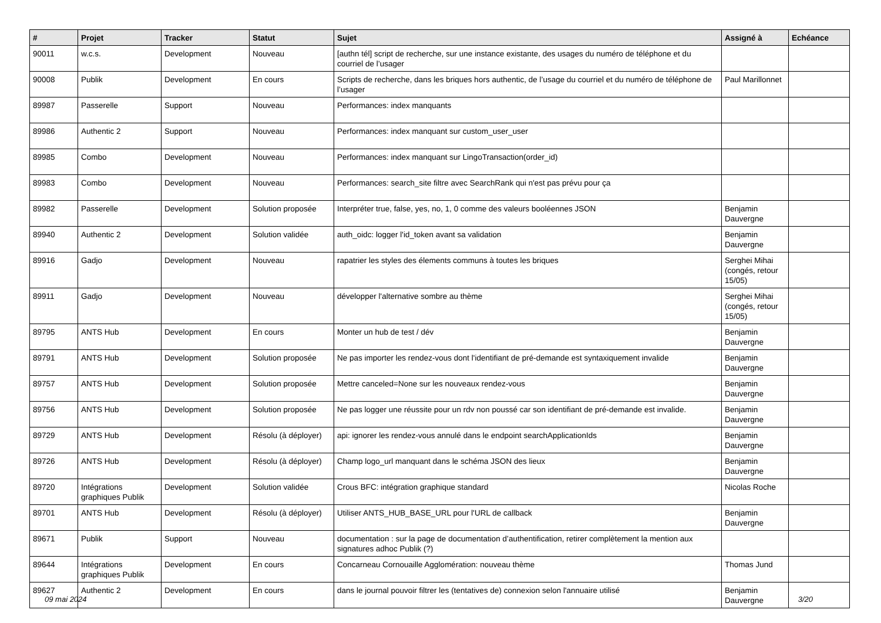| # | Projet | Tracker | Statut | Sujet | Assigné à | Echéance |
| --- | --- | --- | --- | --- | --- | --- |
| 90011 | w.c.s. | Development | Nouveau | [authn tél] script de recherche, sur une instance existante, des usages du numéro de téléphone et du courriel de l’usager | | |
| 90008 | Publik | Development | En cours | Scripts de recherche, dans les briques hors authentic, de l’usage du courriel et du numéro de téléphone de l’usager | Paul Marillonnet | |
| 89987 | Passerelle | Support | Nouveau | Performances: index manquants | | |
| 89986 | Authentic 2 | Support | Nouveau | Performances: index manquant sur custom_user_user | | |
| 89985 | Combo | Development | Nouveau | Performances: index manquant sur LingoTransaction(order_id) | | |
| 89983 | Combo | Development | Nouveau | Performances: search_site filtre avec SearchRank qui n'est pas prévu pour ça | | |
| 89982 | Passerelle | Development | Solution proposée | Interpréter true, false, yes, no, 1, 0 comme des valeurs booléennes JSON | Benjamin Dauvergne | |
| 89940 | Authentic 2 | Development | Solution validée | auth_oidc: logger l'id_token avant sa validation | Benjamin Dauvergne | |
| 89916 | Gadjo | Development | Nouveau | rapatrier les styles des élements communs à toutes les briques | Serghei Mihai (congés, retour 15/05) | |
| 89911 | Gadjo | Development | Nouveau | développer l'alternative sombre au thème | Serghei Mihai (congés, retour 15/05) | |
| 89795 | ANTS Hub | Development | En cours | Monter un hub de test / dév | Benjamin Dauvergne | |
| 89791 | ANTS Hub | Development | Solution proposée | Ne pas importer les rendez-vous dont l'identifiant de pré-demande est syntaxiquement invalide | Benjamin Dauvergne | |
| 89757 | ANTS Hub | Development | Solution proposée | Mettre canceled=None sur les nouveaux rendez-vous | Benjamin Dauvergne | |
| 89756 | ANTS Hub | Development | Solution proposée | Ne pas logger une réussite pour un rdv non poussé car son identifiant de pré-demande est invalide. | Benjamin Dauvergne | |
| 89729 | ANTS Hub | Development | Résolu (à déployer) | api: ignorer les rendez-vous annulé dans le endpoint searchApplicationIds | Benjamin Dauvergne | |
| 89726 | ANTS Hub | Development | Résolu (à déployer) | Champ logo_url manquant dans le schéma JSON des lieux | Benjamin Dauvergne | |
| 89720 | Intégrations graphiques Publik | Development | Solution validée | Crous BFC: intégration graphique standard | Nicolas Roche | |
| 89701 | ANTS Hub | Development | Résolu (à déployer) | Utiliser ANTS_HUB_BASE_URL pour l'URL de callback | Benjamin Dauvergne | |
| 89671 | Publik | Support | Nouveau | documentation : sur la page de documentation d’authentification, retirer complètement la mention aux signatures adhoc Publik (?) | | |
| 89644 | Intégrations graphiques Publik | Development | En cours | Concarneau Cornouaille Agglomération: nouveau thème | Thomas Jund | |
| 89627 | Authentic 2 | Development | En cours | dans le journal pouvoir filtrer les (tentatives de) connexion selon l'annuaire utilisé | Benjamin Dauvergne | |
09 mai 2024 3/20